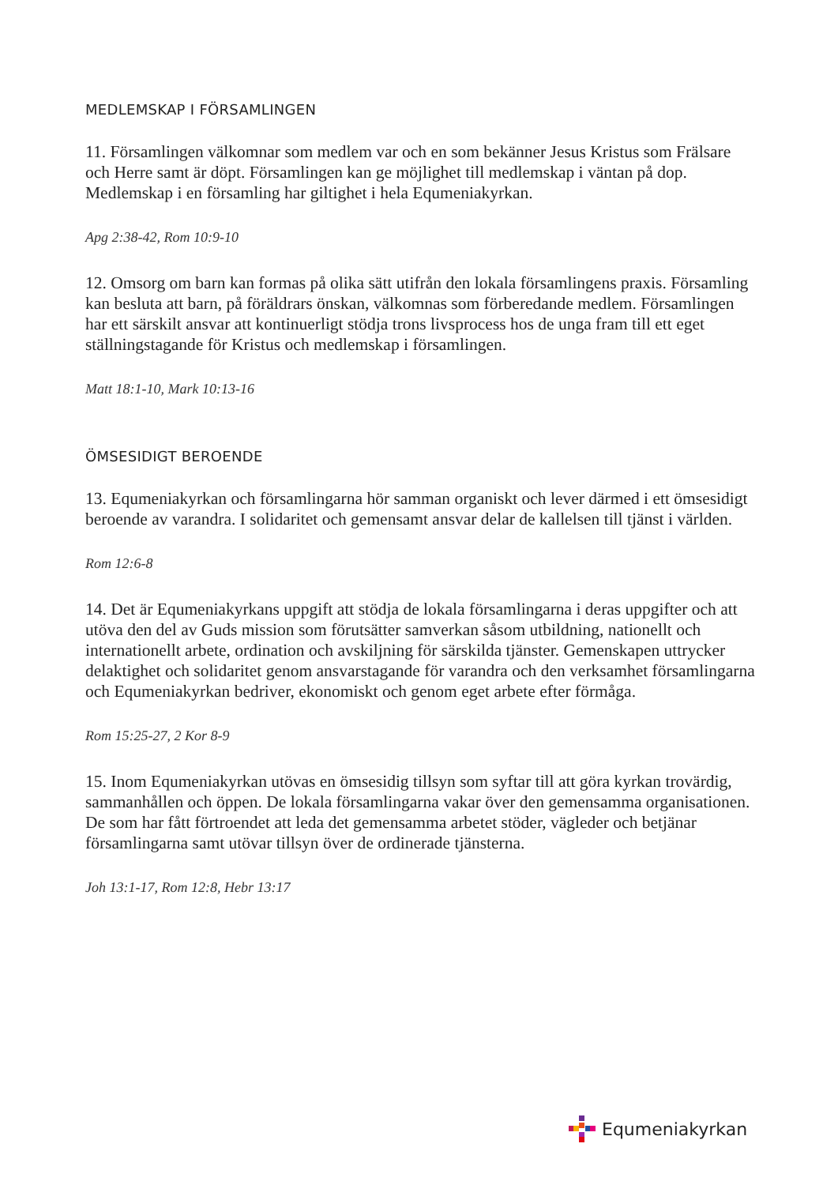MEDLEMSKAP I FÖRSAMLINGEN
11. Församlingen välkomnar som medlem var och en som bekänner Jesus Kristus som Frälsare och Herre samt är döpt. Församlingen kan ge möjlighet till medlemskap i väntan på dop. Medlemskap i en församling har giltighet i hela Equmeniakyrkan.
Apg 2:38-42, Rom 10:9-10
12. Omsorg om barn kan formas på olika sätt utifrån den lokala församlingens praxis. Församling kan besluta att barn, på föräldrars önskan, välkomnas som förberedande medlem. Församlingen har ett särskilt ansvar att kontinuerligt stödja trons livsprocess hos de unga fram till ett eget ställningstagande för Kristus och medlemskap i församlingen.
Matt 18:1-10, Mark 10:13-16
ÖMSESIDIGT BEROENDE
13. Equmeniakyrkan och församlingarna hör samman organiskt och lever därmed i ett ömsesidigt beroende av varandra. I solidaritet och gemensamt ansvar delar de kallelsen till tjänst i världen.
Rom 12:6-8
14. Det är Equmeniakyrkans uppgift att stödja de lokala församlingarna i deras uppgifter och att utöva den del av Guds mission som förutsätter samverkan såsom utbildning, nationellt och internationellt arbete, ordination och avskiljning för särskilda tjänster. Gemenskapen uttrycker delaktighet och solidaritet genom ansvarstagande för varandra och den verksamhet församlingarna och Equmeniakyrkan bedriver, ekonomiskt och genom eget arbete efter förmåga.
Rom 15:25-27, 2 Kor 8-9
15. Inom Equmeniakyrkan utövas en ömsesidig tillsyn som syftar till att göra kyrkan trovärdig, sammanhållen och öppen. De lokala församlingarna vakar över den gemensamma organisationen. De som har fått förtroendet att leda det gemensamma arbetet stöder, vägleder och betjänar församlingarna samt utövar tillsyn över de ordinerade tjänsterna.
Joh 13:1-17, Rom 12:8, Hebr 13:17
Equmeniakyrkan